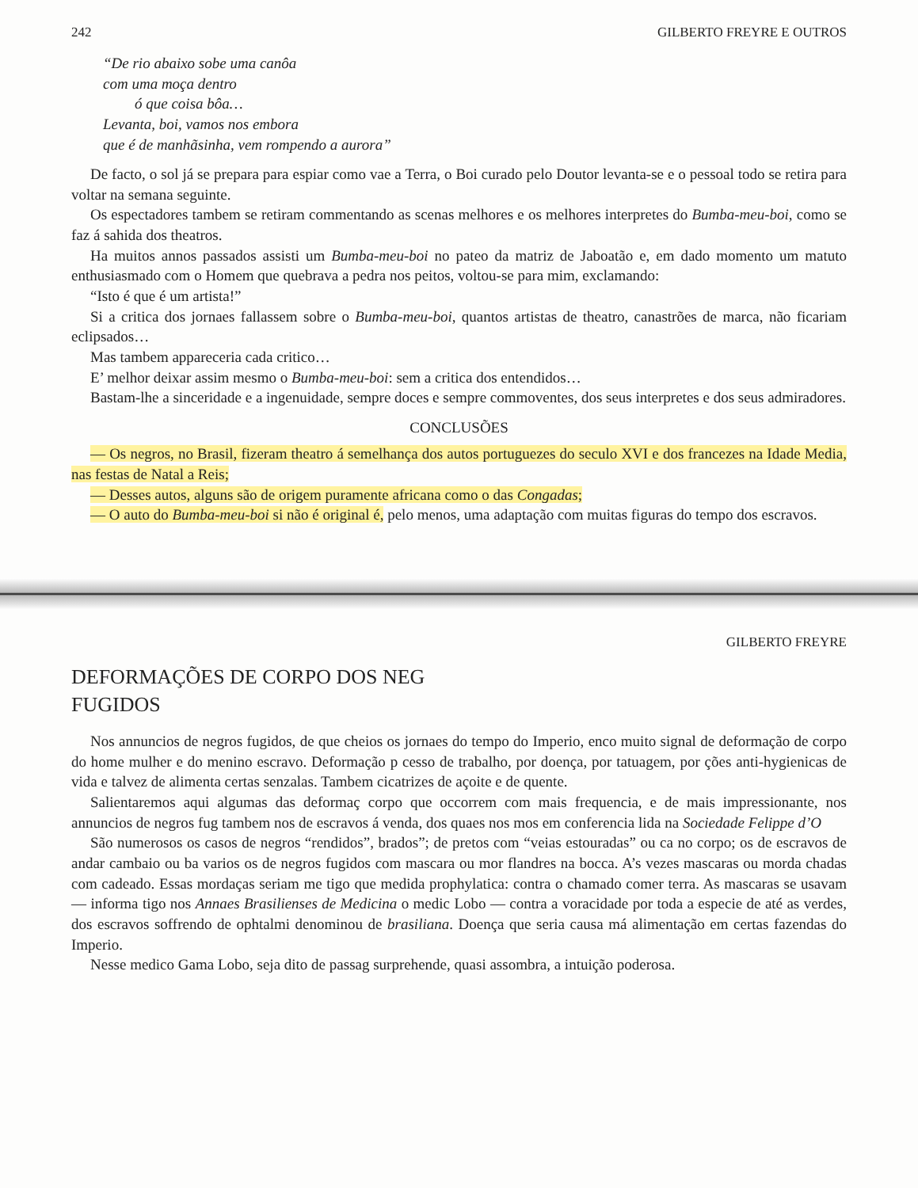242 GILBERTO FREYRE E OUTROS
“De rio abaixo sobe uma canôa
com uma moça dentro
ó que coisa bôa…
Levanta, boi, vamos nos embora
que é de manhãsinha, vem rompendo a aurora”
De facto, o sol já se prepara para espiar como vae a Terra, o Boi curado pelo Doutor levanta-se e o pessoal todo se retira para voltar na semana seguinte.
Os espectadores tambem se retiram commentando as scenas melhores e os melhores interpretes do Bumba-meu-boi, como se faz á sahida dos theatros.
Ha muitos annos passados assisti um Bumba-meu-boi no pateo da matriz de Jaboatão e, em dado momento um matuto enthusiasmado com o Homem que quebrava a pedra nos peitos, voltou-se para mim, exclamando:
“Isto é que é um artista!”
Si a critica dos jornaes fallassem sobre o Bumba-meu-boi, quantos artistas de theatro, canastrões de marca, não ficariam eclipsados…
Mas tambem appareceria cada critico…
E’ melhor deixar assim mesmo o Bumba-meu-boi: sem a critica dos entendidos…
Bastam-lhe a sinceridade e a ingenuidade, sempre doces e sempre commoventes, dos seus interpretes e dos seus admiradores.
CONCLUSÕES
— Os negros, no Brasil, fizeram theatro á semelhança dos autos portuguezes do seculo XVI e dos francezes na Idade Media, nas festas de Natal a Reis;
— Desses autos, alguns são de origem puramente africana como o das Congadas;
— O auto do Bumba-meu-boi si não é original é, pelo menos, uma adaptação com muitas figuras do tempo dos escravos.
GILBERTO FREYRE
DEFORMAÇÕES DE CORPO DOS NEG
FUGIDOS
Nos annuncios de negros fugidos, de que cheios os jornaes do tempo do Imperio, enco muito signal de deformação de corpo do home mulher e do menino escravo. Deformação p cesso de trabalho, por doença, por tatuagem, por ções anti-hygienicas de vida e talvez de alimenta certas senzalas. Tambem cicatrizes de açoite e de quente.
Salientaremos aqui algumas das deformaç corpo que occorrem com mais frequencia, e de mais impressionante, nos annuncios de negros fug tambem nos de escravos á venda, dos quaes nos mos em conferencia lida na Sociedade Felippe d’O
São numerosos os casos de negros “rendidos”, brados”; de pretos com “veias estouradas” ou ca no corpo; os de escravos de andar cambaio ou ba varios os de negros fugidos com mascara ou mor flandres na bocca. A’s vezes mascaras ou morda chadas com cadeado. Essas mordaças seriam me tigo que medida prophylatica: contra o chamado comer terra. As mascaras se usavam — informa tigo nos Annaes Brasilienses de Medicina o medic Lobo — contra a voracidade por toda a especie de até as verdes, dos escravos soffrendo de ophtalmi denominou de brasiliana. Doença que seria causa má alimentação em certas fazendas do Imperio.
Nesse medico Gama Lobo, seja dito de passag surprehende, quasi assombra, a intuição poderosa.